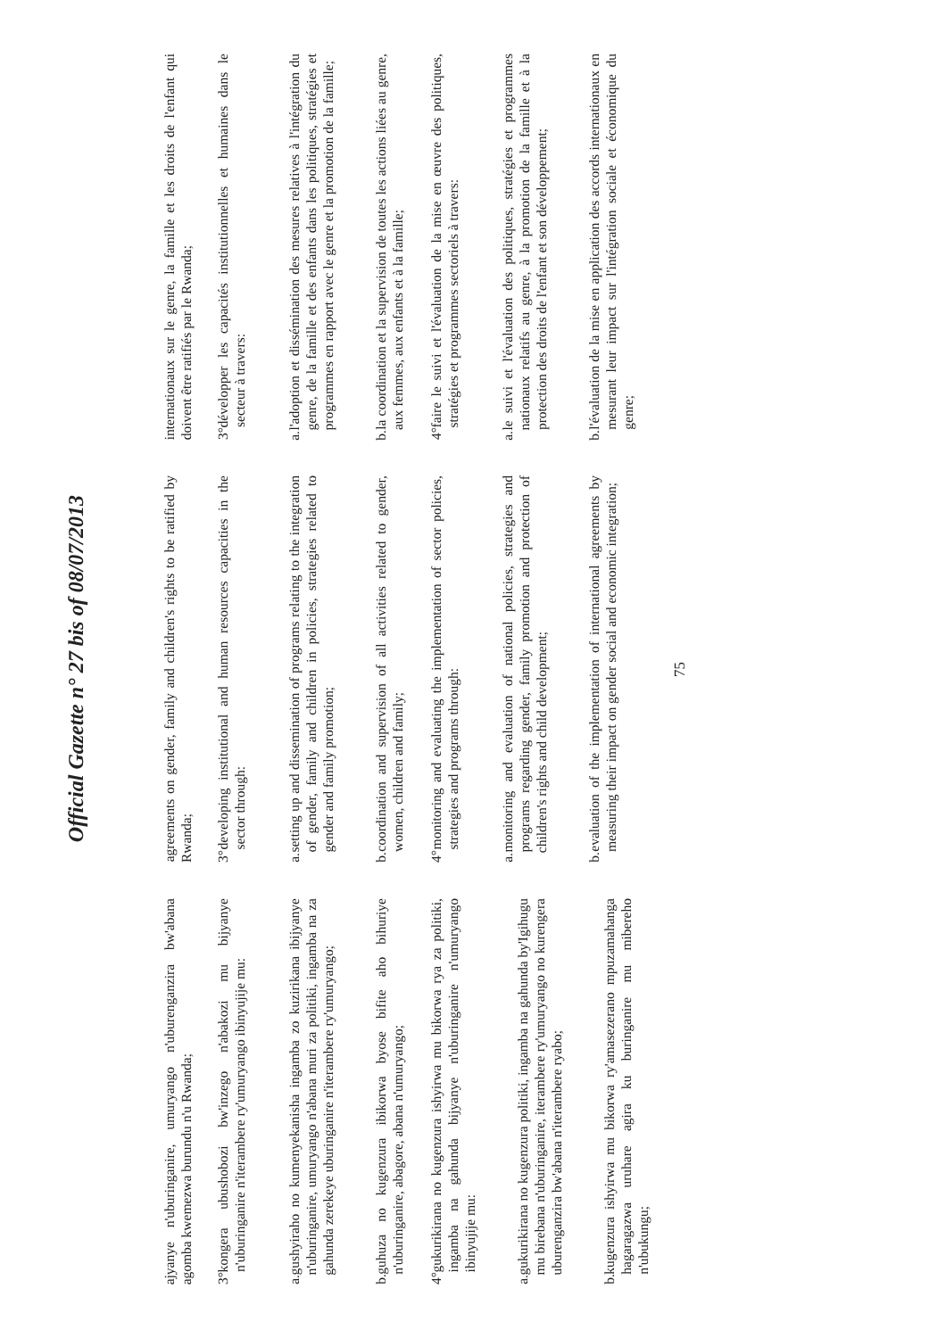Official Gazette n° 27 bis of 08/07/2013
ajyanye n'uburinganire, umuryango n'uburenganzira bw'abana agomba kwemezwa burundu n'u Rwanda;
3°
kongera ubushobozi bw'inzego n'abakozi mu bijyanye n'uburinganire n'iterambere ry'umuryango ibinyujije mu:
a.
gushyiraho no kumenyekanisha ingamba zo kuzirikana ibijyanye n'uburinganire, umuryango n'abana muri za politiki, ingamba na za gahunda zerekeye uburinganire n'iterambere ry'umuryango;
b.
guhuza no kugenzura ibikorwa byose bifite aho bihuriye n'uburinganire, abagore, abana n'umuryango;
4°
gukurikirana no kugenzura ishyirwa mu bikorwa rya za politiki, ingamba na gahunda bijyanye n'uburinganire n'umuryango ibinyujije mu:
a.
gukurikirana no kugenzura politiki, ingamba na gahunda by'Igihugu mu birebana n'uburinganire, iterambere ry'umuryango no kurengera uburenganzira bw'abana n'iterambere ryabo;
b.
kugenzura ishyirwa mu bikorwa ry'amasezerano mpuzamahanga hagaragazwa uruhare agira ku buringanire mu mibereho n'ubukungu;
agreements on gender, family and children's rights to be ratified by Rwanda;
3°
developing institutional and human resources capacities in the sector through:
a.
setting up and dissemination of programs relating to the integration of gender, family and children in policies, strategies related to gender and family promotion;
b.
coordination and supervision of all activities related to gender, women, children and family;
4°
monitoring and evaluating the implementation of sector policies, strategies and programs through:
a.
monitoring and evaluation of national policies, strategies and programs regarding gender, family promotion and protection of children's rights and child development;
b.
evaluation of the implementation of international agreements by measuring their impact on gender social and economic integration;
internationaux sur le genre, la famille et les droits de l'enfant qui doivent être ratifiés par le Rwanda;
3°
développer les capacités institutionnelles et humaines dans le secteur à travers:
a.
l'adoption et dissémination des mesures relatives à l'intégration du genre, de la famille et des enfants dans les politiques, stratégies et programmes en rapport avec le genre et la promotion de la famille;
b.
la coordination et la supervision de toutes les actions liées au genre, aux femmes, aux enfants et à la famille;
4°
faire le suivi et l'évaluation de la mise en œuvre des politiques, stratégies et programmes sectoriels à travers:
a.
le suivi et l'évaluation des politiques, stratégies et programmes nationaux relatifs au genre, à la promotion de la famille et à la protection des droits de l'enfant et son développement;
b.
l'évaluation de la mise en application des accords internationaux en mesurant leur impact sur l'intégration sociale et économique du genre;
75